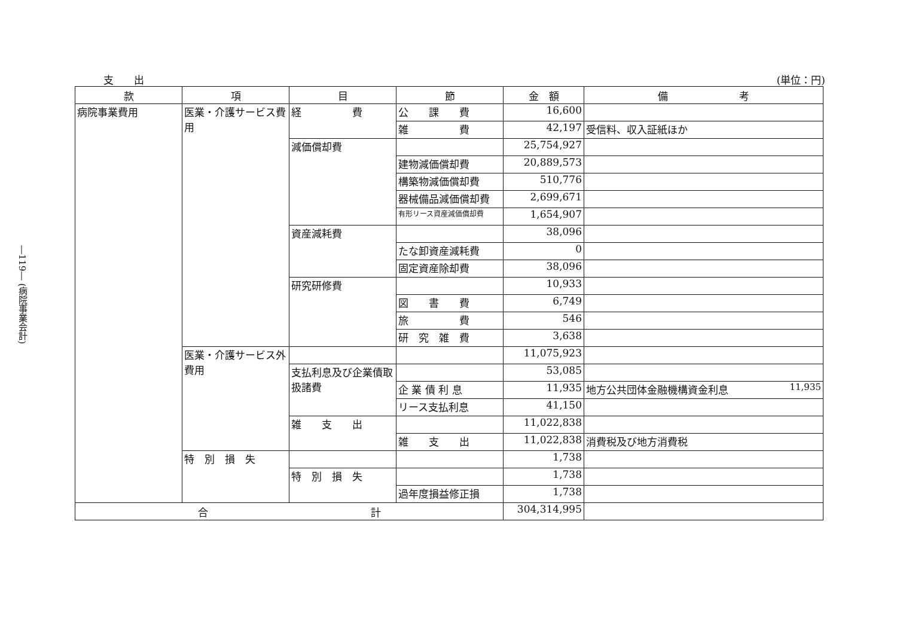―119― (病院事業会計)
支　　出 (単位：円)
| 款 | 項 | 目 | 節 | 金 額 | 備 考 |
| --- | --- | --- | --- | --- | --- |
| 病院事業費用 | 医業・介護サービス費用 | 経 費 | 公 課 費 | 16,600 | |
| | | | 雑 費 | 42,197 | 受信料、収入証紙ほか |
| | | 減価償却費 | | 25,754,927 | |
| | | | 建物減価償却費 | 20,889,573 | |
| | | | 構築物減価償却費 | 510,776 | |
| | | | 器械備品減価償却費 | 2,699,671 | |
| | | | 有形リース資産減価償却費 | 1,654,907 | |
| | | 資産減耗費 | | 38,096 | |
| | | | たな卸資産減耗費 | 0 | |
| | | | 固定資産除却費 | 38,096 | |
| | | 研究研修費 | | 10,933 | |
| | | | 図 書 費 | 6,749 | |
| | | | 旅 費 | 546 | |
| | | | 研 究 雑 費 | 3,638 | |
| | 医業・介護サービス外費用 | | | 11,075,923 | |
| | | 支払利息及び企業債取扱諸費 | | 53,085 | |
| | | | 企 業 債 利 息 | 11,935 | 地方公共団体金融機構資金利息 11,935 |
| | | | リース支払利息 | 41,150 | |
| | | 雑 支 出 | | 11,022,838 | |
| | | | 雑 支 出 | 11,022,838 | 消費税及び地方消費税 |
| | 特 別 損 失 | | | 1,738 | |
| | | 特 別 損 失 | | 1,738 | |
| | | | 過年度損益修正損 | 1,738 | |
| 合 計 | | | | 304,314,995 | |